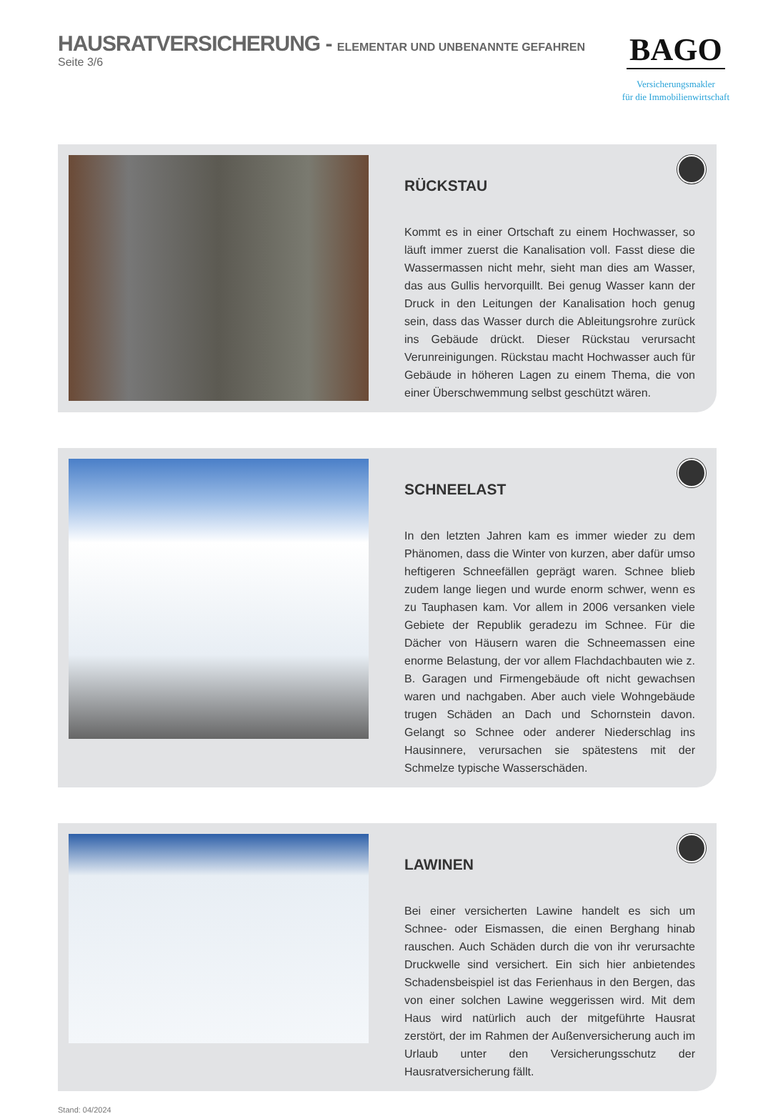HAUSRATVERSICHERUNG - ELEMENTAR UND UNBENANNTE GEFAHREN
Seite 3/6
BAGO
Versicherungsmakler
für die Immobilienwirtschaft
RÜCKSTAU
Kommt es in einer Ortschaft zu einem Hochwasser, so läuft immer zuerst die Kanalisation voll. Fasst diese die Wassermassen nicht mehr, sieht man dies am Wasser, das aus Gullis hervorquillt. Bei genug Wasser kann der Druck in den Leitungen der Kanalisation hoch genug sein, dass das Wasser durch die Ableitungsrohre zurück ins Gebäude drückt. Dieser Rückstau verursacht Verunreinigungen. Rückstau macht Hochwasser auch für Gebäude in höheren Lagen zu einem Thema, die von einer Überschwemmung selbst geschützt wären.
SCHNEELAST
In den letzten Jahren kam es immer wieder zu dem Phänomen, dass die Winter von kurzen, aber dafür umso heftigeren Schneefällen geprägt waren. Schnee blieb zudem lange liegen und wurde enorm schwer, wenn es zu Tauphasen kam. Vor allem in 2006 versanken viele Gebiete der Republik geradezu im Schnee. Für die Dächer von Häusern waren die Schneemassen eine enorme Belastung, der vor allem Flachdachbauten wie z. B. Garagen und Firmengebäude oft nicht gewachsen waren und nachgaben. Aber auch viele Wohngebäude trugen Schäden an Dach und Schornstein davon. Gelangt so Schnee oder anderer Niederschlag ins Hausinnere, verursachen sie spätestens mit der Schmelze typische Wasserschäden.
LAWINEN
Bei einer versicherten Lawine handelt es sich um Schnee- oder Eismassen, die einen Berghang hinab rauschen. Auch Schäden durch die von ihr verursachte Druckwelle sind versichert. Ein sich hier anbietendes Schadensbeispiel ist das Ferienhaus in den Bergen, das von einer solchen Lawine weggerissen wird. Mit dem Haus wird natürlich auch der mitgeführte Hausrat zerstört, der im Rahmen der Außenversicherung auch im Urlaub unter den Versicherungsschutz der Hausratversicherung fällt.
Stand: 04/2024